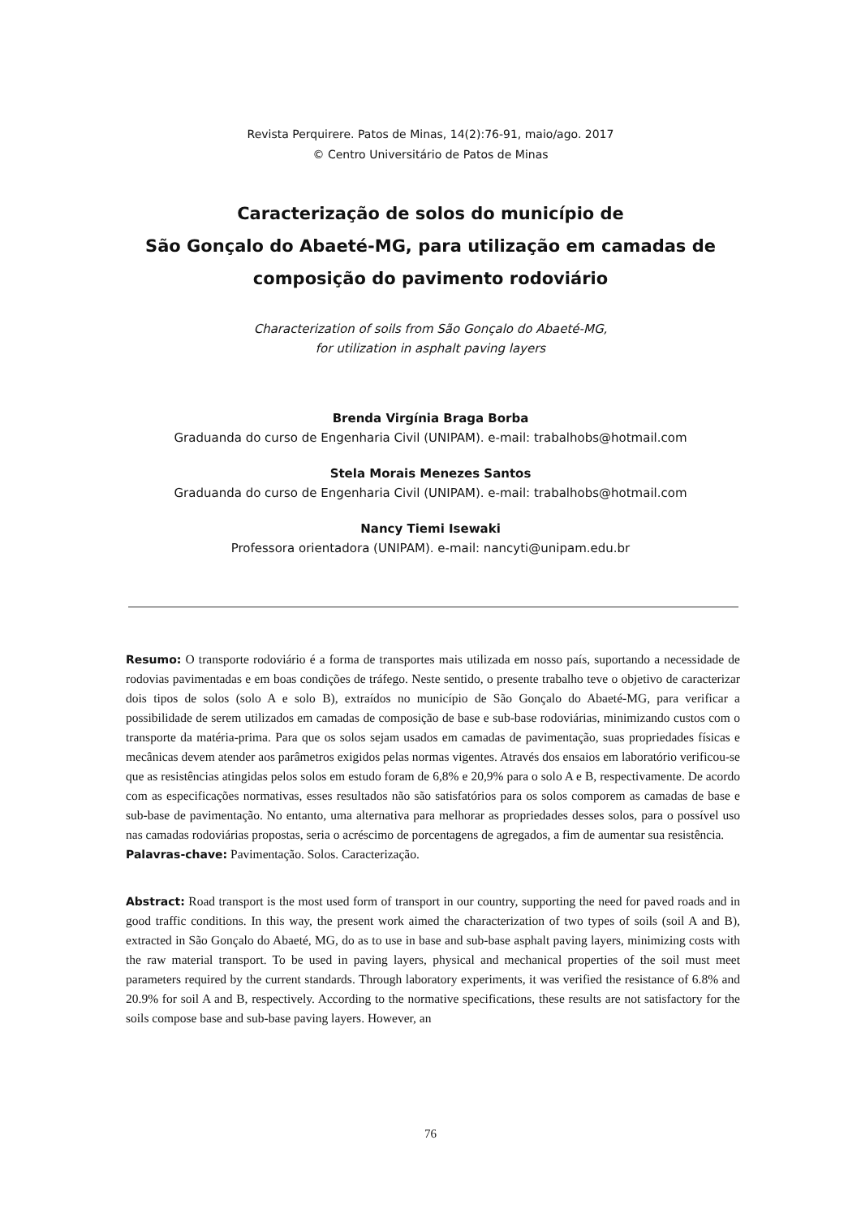Revista Perquirere. Patos de Minas, 14(2):76-91, maio/ago. 2017
© Centro Universitário de Patos de Minas
Caracterização de solos do município de
São Gonçalo do Abaeté-MG, para utilização em camadas de
composição do pavimento rodoviário
Characterization of soils from São Gonçalo do Abaeté-MG,
for utilization in asphalt paving layers
Brenda Virgínia Braga Borba
Graduanda do curso de Engenharia Civil (UNIPAM). e-mail: trabalhobs@hotmail.com
Stela Morais Menezes Santos
Graduanda do curso de Engenharia Civil (UNIPAM). e-mail: trabalhobs@hotmail.com
Nancy Tiemi Isewaki
Professora orientadora (UNIPAM). e-mail: nancyti@unipam.edu.br
Resumo: O transporte rodoviário é a forma de transportes mais utilizada em nosso país, suportando a necessidade de rodovias pavimentadas e em boas condições de tráfego. Neste sentido, o presente trabalho teve o objetivo de caracterizar dois tipos de solos (solo A e solo B), extraídos no município de São Gonçalo do Abaeté-MG, para verificar a possibilidade de serem utilizados em camadas de composição de base e sub-base rodoviárias, minimizando custos com o transporte da matéria-prima. Para que os solos sejam usados em camadas de pavimentação, suas propriedades físicas e mecânicas devem atender aos parâmetros exigidos pelas normas vigentes. Através dos ensaios em laboratório verificou-se que as resistências atingidas pelos solos em estudo foram de 6,8% e 20,9% para o solo A e B, respectivamente. De acordo com as especificações normativas, esses resultados não são satisfatórios para os solos comporem as camadas de base e sub-base de pavimentação. No entanto, uma alternativa para melhorar as propriedades desses solos, para o possível uso nas camadas rodoviárias propostas, seria o acréscimo de porcentagens de agregados, a fim de aumentar sua resistência.
Palavras-chave: Pavimentação. Solos. Caracterização.
Abstract: Road transport is the most used form of transport in our country, supporting the need for paved roads and in good traffic conditions. In this way, the present work aimed the characterization of two types of soils (soil A and B), extracted in São Gonçalo do Abaeté, MG, do as to use in base and sub-base asphalt paving layers, minimizing costs with the raw material transport. To be used in paving layers, physical and mechanical properties of the soil must meet parameters required by the current standards. Through laboratory experiments, it was verified the resistance of 6.8% and 20.9% for soil A and B, respectively. According to the normative specifications, these results are not satisfactory for the soils compose base and sub-base paving layers. However, an
76